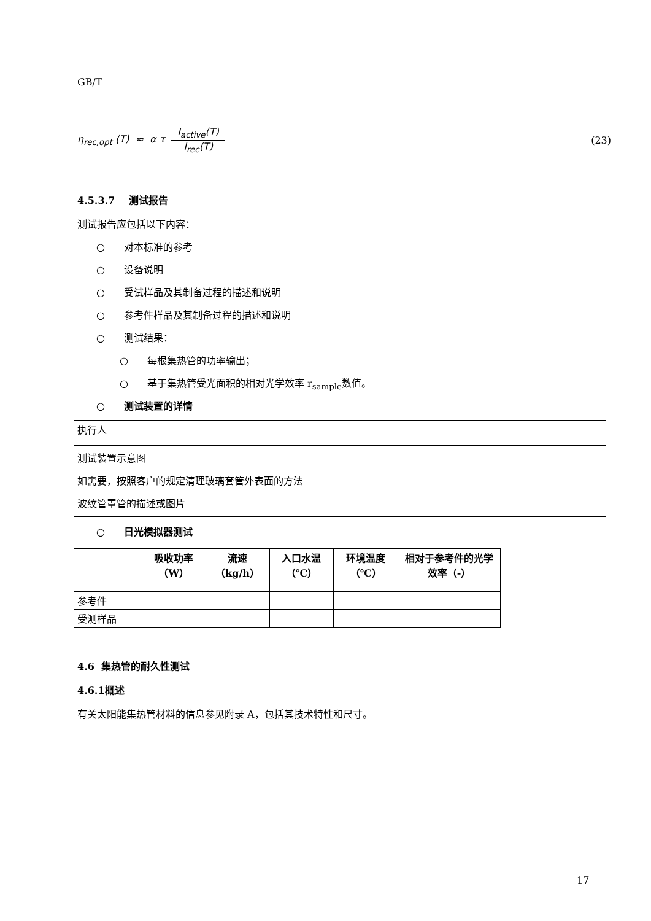GB/T
η<sub>rec,opt</sub> (T) ≈ α τ I<sub>active</sub>(T) I<sub>rec</sub>(T) (23)
4.5.3.7 测试报告
测试报告应包括以下内容：
○ 对本标准的参考
○ 设备说明
○ 受试样品及其制备过程的描述和说明
○ 参考件样品及其制备过程的描述和说明
○ 测试结果：
○ 每根集热管的功率输出；
○ 基于集热管受光面积的相对光学效率 r<sub>sample</sub>数值。
○ 测试装置的详情
| 执行人 |
| 测试装置示意图 如需要，按照客户的规定清理玻璃套管外表面的方法 波纹管罩管的描述或图片 |
○ 日光模拟器测试
| | 吸收功率（W） | 流速（kg/h） | 入口水温（℃） | 环境温度（℃） | 相对于参考件的光学效率（-） |
| 参考件 | | | | | |
| 受测样品 | | | | | |
4.6 集热管的耐久性测试
4.6.1概述
有关太阳能集热管材料的信息参见附录 A，包括其技术特性和尺寸。
17